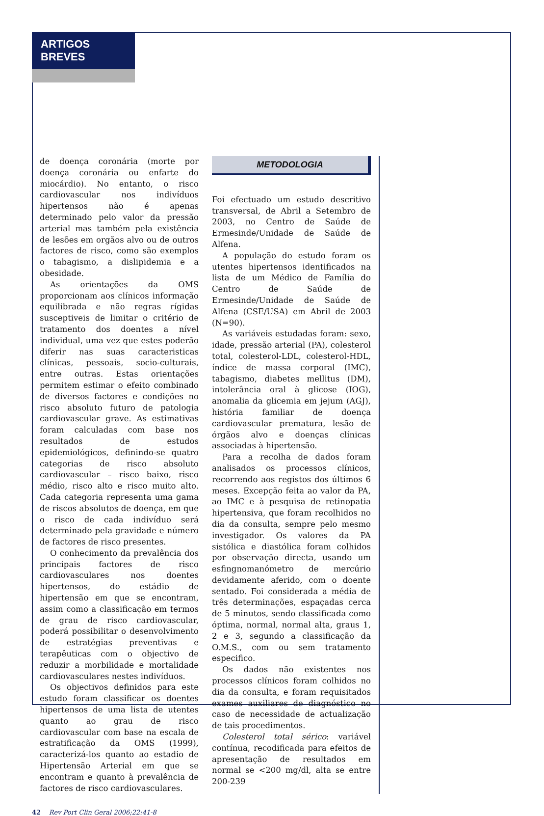ARTIGOS BREVES
de doença coronária (morte por doença coronária ou enfarte do miocárdio). No entanto, o risco cardiovascular nos indivíduos hipertensos não é apenas determinado pelo valor da pressão arterial mas também pela existência de lesões em orgãos alvo ou de outros factores de risco, como são exemplos o tabagismo, a dislipidemia e a obesidade.
As orientações da OMS proporcionam aos clínicos informação equilibrada e não regras rígidas susceptiveis de limitar o critério de tratamento dos doentes a nível individual, uma vez que estes poderão diferir nas suas caracteristicas clínicas, pessoais, socio-culturais, entre outras. Estas orientações permitem estimar o efeito combinado de diversos factores e condições no risco absoluto futuro de patologia cardiovascular grave. As estimativas foram calculadas com base nos resultados de estudos epidemiológicos, definindo-se quatro categorias de risco absoluto cardiovascular – risco baixo, risco médio, risco alto e risco muito alto. Cada categoria representa uma gama de riscos absolutos de doença, em que o risco de cada indivíduo será determinado pela gravidade e número de factores de risco presentes.
O conhecimento da prevalência dos principais factores de risco cardiovasculares nos doentes hipertensos, do estádio de hipertensão em que se encontram, assim como a classificação em termos de grau de risco cardiovascular, poderá possibilitar o desenvolvimento de estratégias preventivas e terapêuticas com o objectivo de reduzir a morbilidade e mortalidade cardiovasculares nestes indivíduos.
Os objectivos definidos para este estudo foram classificar os doentes hipertensos de uma lista de utentes quanto ao grau de risco cardiovascular com base na escala de estratificação da OMS (1999), caracterizá-los quanto ao estadio de Hipertensão Arterial em que se encontram e quanto à prevalência de factores de risco cardiovasculares.
METODOLOGIA
Foi efectuado um estudo descritivo transversal, de Abril a Setembro de 2003, no Centro de Saúde de Ermesinde/Unidade de Saúde de Alfena.
A população do estudo foram os utentes hipertensos identificados na lista de um Médico de Família do Centro de Saúde de Ermesinde/Unidade de Saúde de Alfena (CSE/USA) em Abril de 2003 (N=90).
As variáveis estudadas foram: sexo, idade, pressão arterial (PA), colesterol total, colesterol-LDL, colesterol-HDL, índice de massa corporal (IMC), tabagismo, diabetes mellitus (DM), intolerância oral à glicose (IOG), anomalia da glicemia em jejum (AGJ), história familiar de doença cardiovascular prematura, lesão de órgãos alvo e doenças clínicas associadas à hipertensão.
Para a recolha de dados foram analisados os processos clínicos, recorrendo aos registos dos últimos 6 meses. Excepção feita ao valor da PA, ao IMC e à pesquisa de retinopatia hipertensiva, que foram recolhidos no dia da consulta, sempre pelo mesmo investigador. Os valores da PA sistólica e diastólica foram colhidos por observação directa, usando um esfingnomanómetro de mercúrio devidamente aferido, com o doente sentado. Foi considerada a média de três determinações, espaçadas cerca de 5 minutos, sendo classificada como óptima, normal, normal alta, graus 1, 2 e 3, segundo a classificação da O.M.S., com ou sem tratamento especifico.
Os dados não existentes nos processos clínicos foram colhidos no dia da consulta, e foram requisitados exames auxiliares de diagnóstico no caso de necessidade de actualização de tais procedimentos.
Colesterol total sérico: variável contínua, recodificada para efeitos de apresentação de resultados em normal se <200 mg/dl, alta se entre 200-239
42 Rev Port Clin Geral 2006;22:41-8